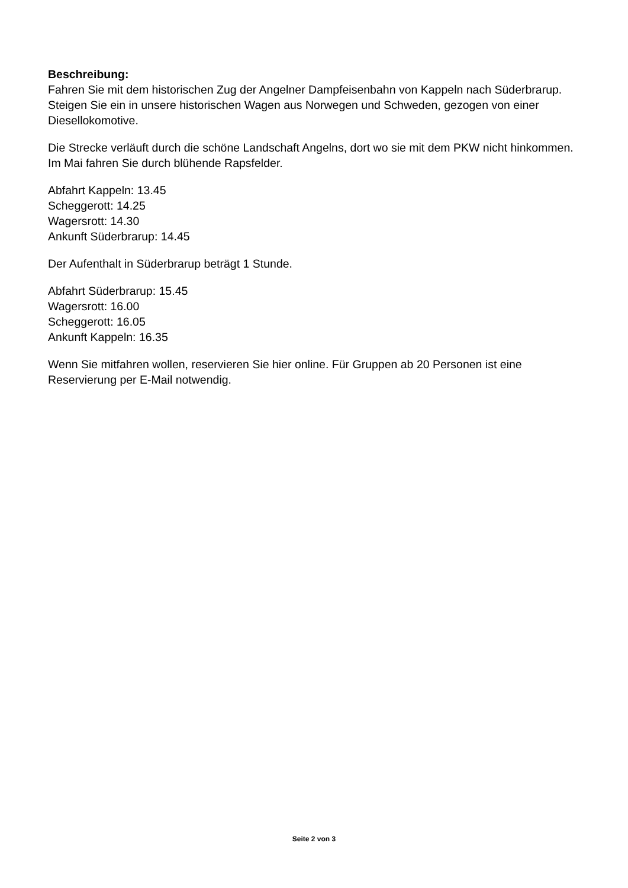Beschreibung:
Fahren Sie mit dem historischen Zug der Angelner Dampfeisenbahn von Kappeln nach Süderbrarup. Steigen Sie ein in unsere historischen Wagen aus Norwegen und Schweden, gezogen von einer Diesellokomotive.
Die Strecke verläuft durch die schöne Landschaft Angelns, dort wo sie mit dem PKW nicht hinkommen. Im Mai fahren Sie durch blühende Rapsfelder.
Abfahrt Kappeln: 13.45
Scheggerott: 14.25
Wagersrott: 14.30
Ankunft Süderbrarup: 14.45
Der Aufenthalt in Süderbrarup beträgt 1 Stunde.
Abfahrt Süderbrarup: 15.45
Wagersrott: 16.00
Scheggerott: 16.05
Ankunft Kappeln: 16.35
Wenn Sie mitfahren wollen, reservieren Sie hier online. Für Gruppen ab 20 Personen ist eine Reservierung per E-Mail notwendig.
Seite 2 von 3